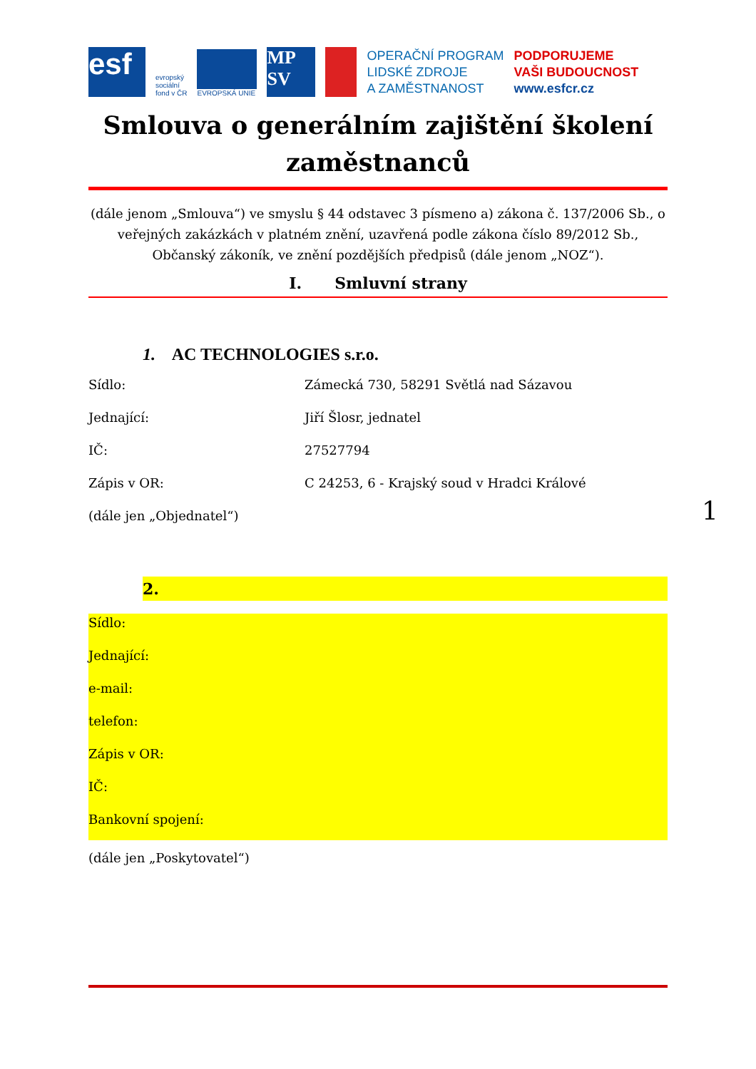esf
evropský
sociální
fond v ČR
EVROPSKÁ UNIE
MP SV
OPERAČNÍ PROGRAM
LIDSKÉ ZDROJE
A ZAMĚSTNANOST
PODPORUJEME
VAŠI BUDOUCNOST
www.esfcr.cz
Smlouva o generálním zajištění školení zaměstnanců
(dále jenom „Smlouva“) ve smyslu § 44 odstavec 3 písmeno a) zákona č. 137/2006 Sb., o veřejných zakázkách v platném znění, uzavřená podle zákona číslo 89/2012 Sb., Občanský zákoník, ve znění pozdějších předpisů (dále jenom „NOZ“).
I. Smluvní strany
1. AC TECHNOLOGIES s.r.o.
Sídlo: Zámecká 730, 58291 Světlá nad Sázavou
Jednající: Jiří Šlosr, jednatel
IČ: 27527794
Zápis v OR: C 24253, 6 - Krajský soud v Hradci Králové
(dále jen „Objednatel“)
2.
Sídlo:
Jednající:
e-mail:
telefon:
Zápis v OR:
IČ:
Bankovní spojení:
(dále jen „Poskytovatel“)
1